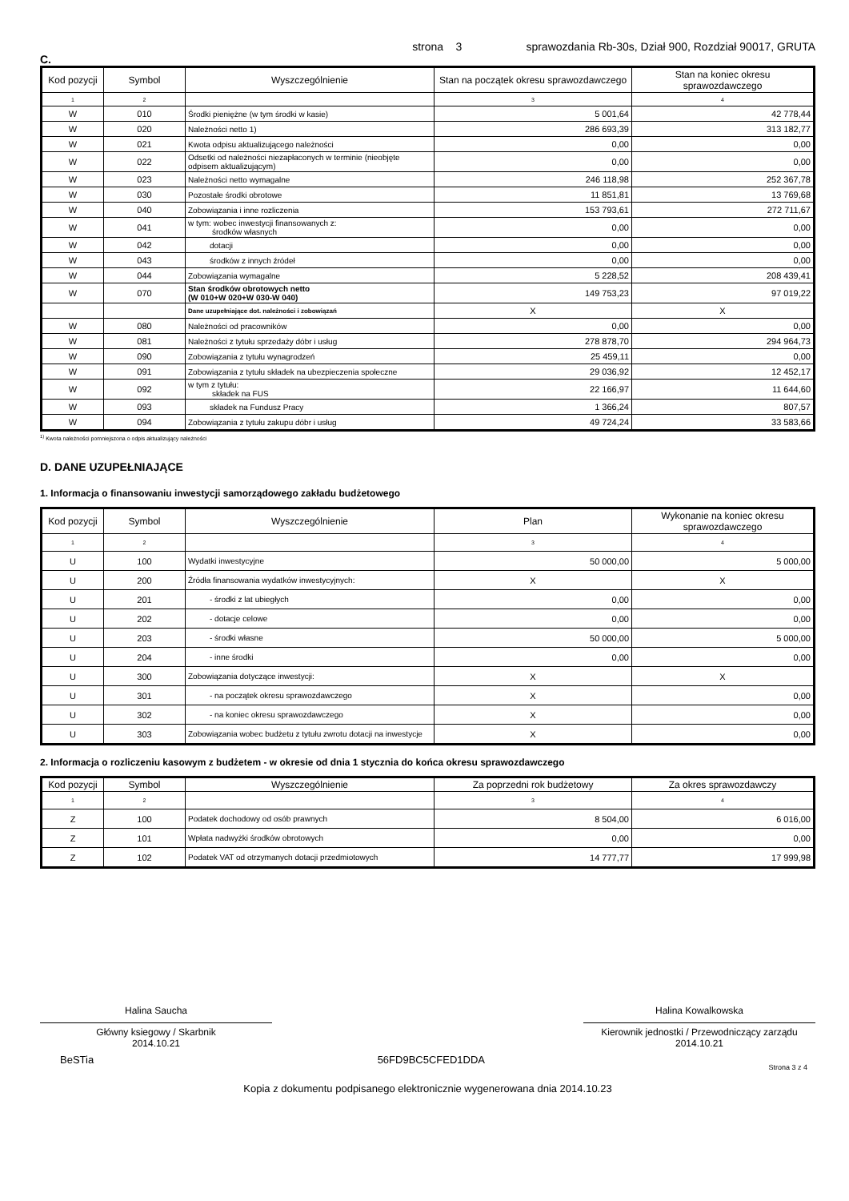strona 3 sprawozdania Rb-30s, Dział 900, Rozdział 90017, GRUTA
C.
| Kod pozycji | Symbol | Wyszczególnienie | Stan na początek okresu sprawozdawczego | Stan na koniec okresu sprawozdawczego |
| --- | --- | --- | --- | --- |
| 1 | 2 | | 3 | 4 |
| W | 010 | Środki pieniężne (w tym środki w kasie) | 5 001,64 | 42 778,44 |
| W | 020 | Należności netto 1) | 286 693,39 | 313 182,77 |
| W | 021 | Kwota odpisu aktualizującego należności | 0,00 | 0,00 |
| W | 022 | Odsetki od należności niezapłaconych w terminie (nieobjęte odpisem aktualizującym) | 0,00 | 0,00 |
| W | 023 | Należności netto wymagalne | 246 118,98 | 252 367,78 |
| W | 030 | Pozostałe środki obrotowe | 11 851,81 | 13 769,68 |
| W | 040 | Zobowiązania i inne rozliczenia | 153 793,61 | 272 711,67 |
| W | 041 | w tym: wobec inwestycji finansowanych z: środków własnych | 0,00 | 0,00 |
| W | 042 | dotacji | 0,00 | 0,00 |
| W | 043 | środków z innych źródeł | 0,00 | 0,00 |
| W | 044 | Zobowiązania wymagalne | 5 228,52 | 208 439,41 |
| W | 070 | Stan środków obrotowych netto (W 010+W 020+W 030-W 040) | 149 753,23 | 97 019,22 |
| | | Dane uzupełniające dot. należności i zobowiązań | X | X |
| W | 080 | Należności od pracowników | 0,00 | 0,00 |
| W | 081 | Należności z tytułu sprzedaży dóbr i usług | 278 878,70 | 294 964,73 |
| W | 090 | Zobowiązania z tytułu wynagrodzeń | 25 459,11 | 0,00 |
| W | 091 | Zobowiązania z tytułu składek na ubezpieczenia społeczne | 29 036,92 | 12 452,17 |
| W | 092 | w tym z tytułu: składek na FUS | 22 166,97 | 11 644,60 |
| W | 093 | składek na Fundusz Pracy | 1 366,24 | 807,57 |
| W | 094 | Zobowiązania z tytułu zakupu dóbr i usług | 49 724,24 | 33 583,66 |
<sup>1)</sup> Kwota należności pomniejszona o odpis aktualizujący należności
D. DANE UZUPEŁNIAJĄCE
1. Informacja o finansowaniu inwestycji samorządowego zakładu budżetowego
| Kod pozycji | Symbol | Wyszczególnienie | Plan | Wykonanie na koniec okresu sprawozdawczego |
| --- | --- | --- | --- | --- |
| 1 | 2 | | 3 | 4 |
| U | 100 | Wydatki inwestycyjne | 50 000,00 | 5 000,00 |
| U | 200 | Źródła finansowania wydatków inwestycyjnych: | X | X |
| U | 201 | - środki z lat ubiegłych | 0,00 | 0,00 |
| U | 202 | - dotacje celowe | 0,00 | 0,00 |
| U | 203 | - środki własne | 50 000,00 | 5 000,00 |
| U | 204 | - inne środki | 0,00 | 0,00 |
| U | 300 | Zobowiązania dotyczące inwestycji: | X | X |
| U | 301 | - na początek okresu sprawozdawczego | X | 0,00 |
| U | 302 | - na koniec okresu sprawozdawczego | X | 0,00 |
| U | 303 | Zobowiązania wobec budżetu z tytułu zwrotu dotacji na inwestycje | X | 0,00 |
2. Informacja o rozliczeniu kasowym z budżetem - w okresie od dnia 1 stycznia do końca okresu sprawozdawczego
| Kod pozycji | Symbol | Wyszczególnienie | Za poprzedni rok budżetowy | Za okres sprawozdawczy |
| --- | --- | --- | --- | --- |
| 1 | 2 | | 3 | 4 |
| Z | 100 | Podatek dochodowy od osób prawnych | 8 504,00 | 6 016,00 |
| Z | 101 | Wpłata nadwyżki środków obrotowych | 0,00 | 0,00 |
| Z | 102 | Podatek VAT od otrzymanych dotacji przedmiotowych | 14 777,77 | 17 999,98 |
Halina Saucha
Główny ksiegowy / Skarbnik
2014.10.21
Halina Kowalkowska
Kierownik jednostki / Przewodniczący zarządu
2014.10.21
BeSTia 56FD9BC5CFED1DDA Strona 3 z 4
Kopia z dokumentu podpisanego elektronicznie wygenerowana dnia 2014.10.23